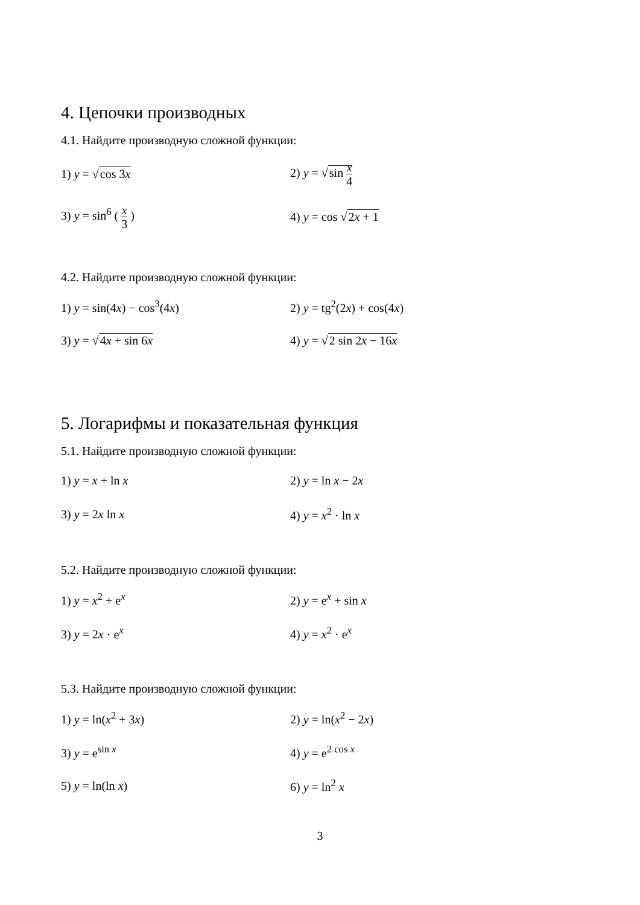4. Цепочки производных
4.1. Найдите производную сложной функции:
1) y = √cos 3x 2) y = √sin x 4
3) y = sin<sup>6</sup> ( x 3 ) 4) y = cos √2x + 1
4.2. Найдите производную сложной функции:
1) y = sin(4x) − cos<sup>3</sup>(4x) 2) y = tg<sup>2</sup>(2x) + cos(4x)
3) y = √4x + sin 6x 4) y = √2 sin 2x − 16x
5. Логарифмы и показательная функция
5.1. Найдите производную сложной функции:
1) y = x + ln x 2) y = ln x − 2x
3) y = 2x ln x 4) y = x<sup>2</sup> · ln x
5.2. Найдите производную сложной функции:
1) y = x<sup>2</sup> + e<sup>x</sup> 2) y = e<sup>x</sup> + sin x
3) y = 2x · e<sup>x</sup> 4) y = x<sup>2</sup> · e<sup>x</sup>
5.3. Найдите производную сложной функции:
1) y = ln(x<sup>2</sup> + 3x) 2) y = ln(x<sup>2</sup> − 2x)
3) y = e<sup>sin x</sup> 4) y = e<sup>2 cos x</sup>
5) y = ln(ln x) 6) y = ln<sup>2</sup> x
3